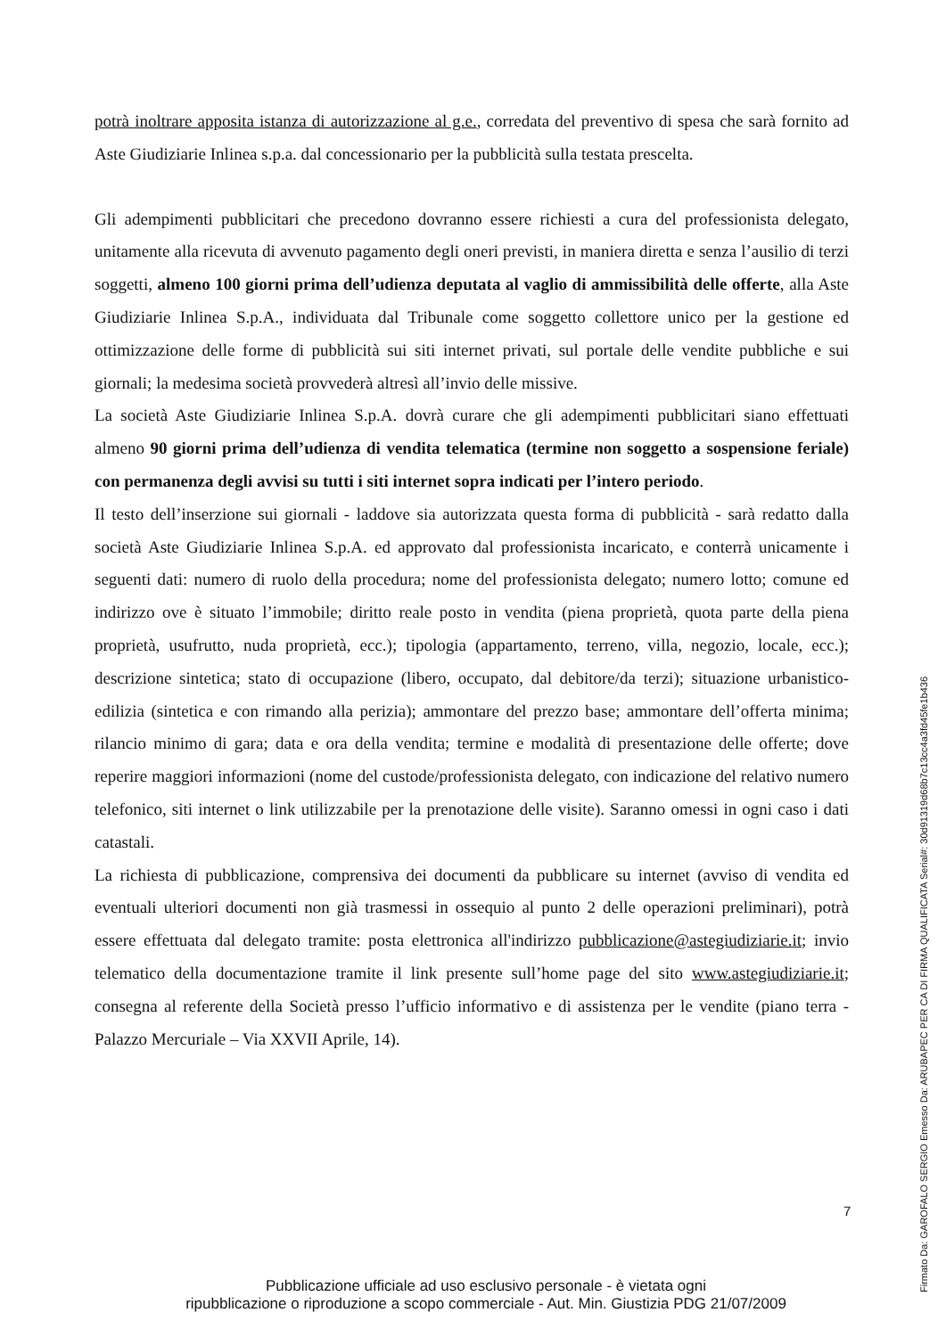potrà inoltrare apposita istanza di autorizzazione al g.e., corredata del preventivo di spesa che sarà fornito ad Aste Giudiziarie Inlinea s.p.a. dal concessionario per la pubblicità sulla testata prescelta.
Gli adempimenti pubblicitari che precedono dovranno essere richiesti a cura del professionista delegato, unitamente alla ricevuta di avvenuto pagamento degli oneri previsti, in maniera diretta e senza l’ausilio di terzi soggetti, almeno 100 giorni prima dell’udienza deputata al vaglio di ammissibilità delle offerte, alla Aste Giudiziarie Inlinea S.p.A., individuata dal Tribunale come soggetto collettore unico per la gestione ed ottimizzazione delle forme di pubblicità sui siti internet privati, sul portale delle vendite pubbliche e sui giornali; la medesima società provvederà altresì all’invio delle missive.
La società Aste Giudiziarie Inlinea S.p.A. dovrà curare che gli adempimenti pubblicitari siano effettuati almeno 90 giorni prima dell’udienza di vendita telematica (termine non soggetto a sospensione feriale) con permanenza degli avvisi su tutti i siti internet sopra indicati per l’intero periodo.
Il testo dell’inserzione sui giornali - laddove sia autorizzata questa forma di pubblicità - sarà redatto dalla società Aste Giudiziarie Inlinea S.p.A. ed approvato dal professionista incaricato, e conterrà unicamente i seguenti dati: numero di ruolo della procedura; nome del professionista delegato; numero lotto; comune ed indirizzo ove è situato l’immobile; diritto reale posto in vendita (piena proprietà, quota parte della piena proprietà, usufrutto, nuda proprietà, ecc.); tipologia (appartamento, terreno, villa, negozio, locale, ecc.); descrizione sintetica; stato di occupazione (libero, occupato, dal debitore/da terzi); situazione urbanistico-edilizia (sintetica e con rimando alla perizia); ammontare del prezzo base; ammontare dell’offerta minima; rilancio minimo di gara; data e ora della vendita; termine e modalità di presentazione delle offerte; dove reperire maggiori informazioni (nome del custode/professionista delegato, con indicazione del relativo numero telefonico, siti internet o link utilizzabile per la prenotazione delle visite). Saranno omessi in ogni caso i dati catastali.
La richiesta di pubblicazione, comprensiva dei documenti da pubblicare su internet (avviso di vendita ed eventuali ulteriori documenti non già trasmessi in ossequio al punto 2 delle operazioni preliminari), potrà essere effettuata dal delegato tramite: posta elettronica all'indirizzo pubblicazione@astegiudiziarie.it; invio telematico della documentazione tramite il link presente sull’home page del sito www.astegiudiziarie.it; consegna al referente della Società presso l’ufficio informativo e di assistenza per le vendite (piano terra - Palazzo Mercuriale – Via XXVII Aprile, 14).
7
Pubblicazione ufficiale ad uso esclusivo personale - è vietata ogni
ripubblicazione o riproduzione a scopo commerciale - Aut. Min. Giustizia PDG 21/07/2009
Firmato Da: GAROFALO SERGIO Emesso Da: ARUBAPEC PER CA DI FIRMA QUALIFICATA Serial#: 30d91319d68b7c13cc4a3fd45fe1b436